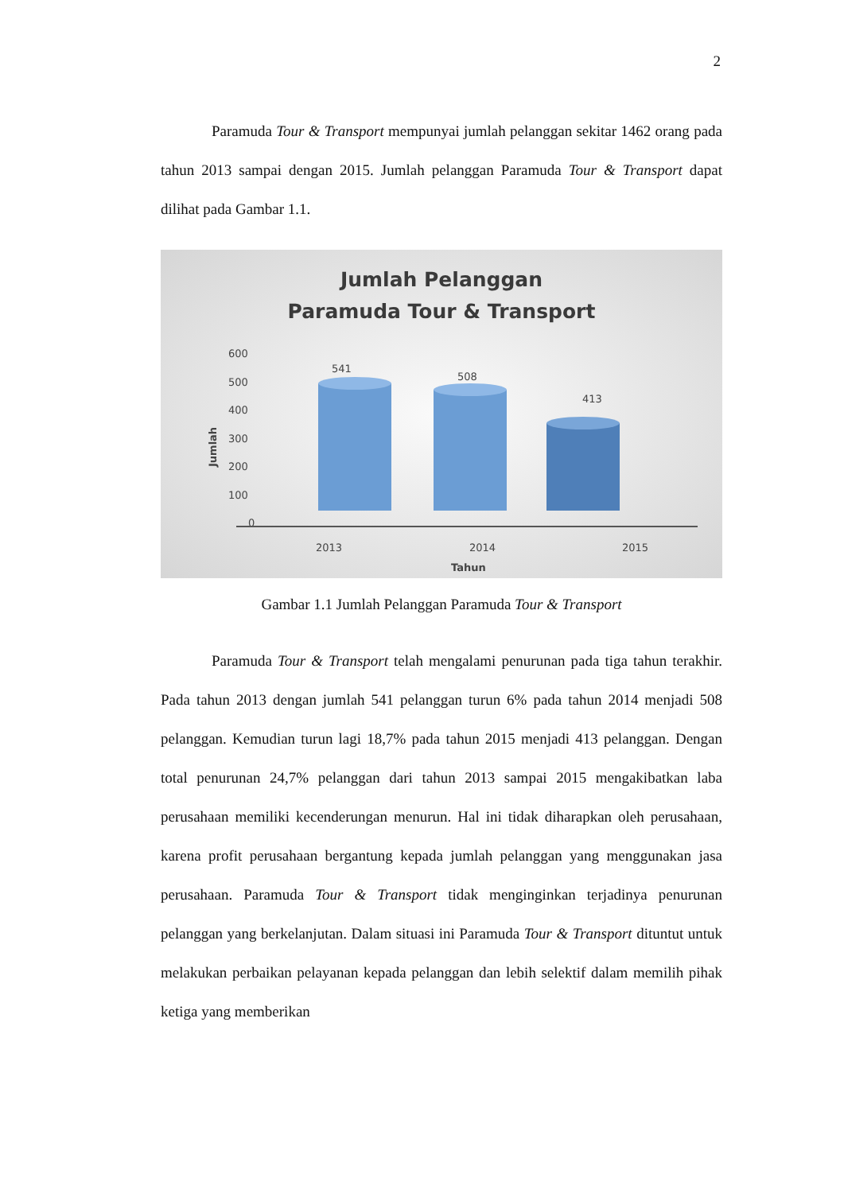2
Paramuda Tour & Transport mempunyai jumlah pelanggan sekitar 1462 orang pada tahun 2013 sampai dengan 2015. Jumlah pelanggan Paramuda Tour & Transport dapat dilihat pada Gambar 1.1.
Jumlah Pelanggan
Paramuda Tour & Transport
600
500
400
300
200
100
0
Jumlah
2013
2014
2015
Tahun
541
508
413
Gambar 1.1 Jumlah Pelanggan Paramuda Tour & Transport
Paramuda Tour & Transport telah mengalami penurunan pada tiga tahun terakhir. Pada tahun 2013 dengan jumlah 541 pelanggan turun 6% pada tahun 2014 menjadi 508 pelanggan. Kemudian turun lagi 18,7% pada tahun 2015 menjadi 413 pelanggan. Dengan total penurunan 24,7% pelanggan dari tahun 2013 sampai 2015 mengakibatkan laba perusahaan memiliki kecenderungan menurun. Hal ini tidak diharapkan oleh perusahaan, karena profit perusahaan bergantung kepada jumlah pelanggan yang menggunakan jasa perusahaan. Paramuda Tour & Transport tidak menginginkan terjadinya penurunan pelanggan yang berkelanjutan. Dalam situasi ini Paramuda Tour & Transport dituntut untuk melakukan perbaikan pelayanan kepada pelanggan dan lebih selektif dalam memilih pihak ketiga yang memberikan